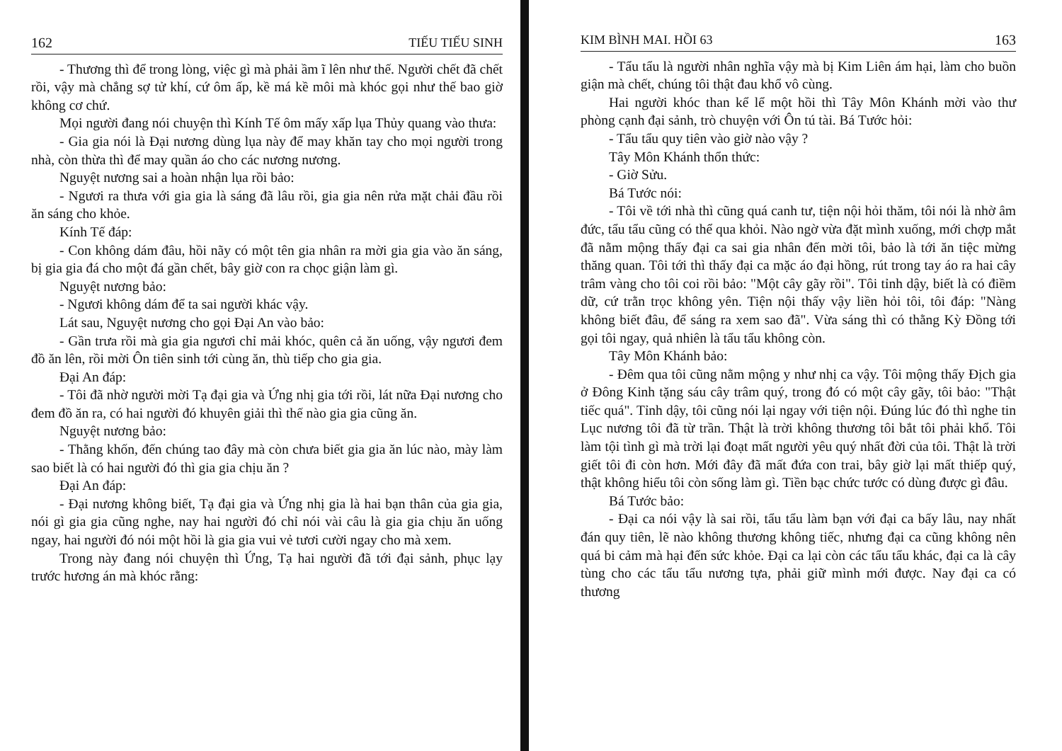162 TIẾU TIẾU SINH
- Thương thì để trong lòng, việc gì mà phải ầm ĩ lên như thế. Người chết đã chết rồi, vậy mà chẳng sợ tử khí, cứ ôm ấp, kề má kề môi mà khóc gọi như thế bao giờ không cơ chứ.
Mọi người đang nói chuyện thì Kính Tế ôm mấy xấp lụa Thủy quang vào thưa:
- Gia gia nói là Đại nương dùng lụa này để may khăn tay cho mọi người trong nhà, còn thừa thì để may quần áo cho các nương nương.
Nguyệt nương sai a hoàn nhận lụa rồi bảo:
- Ngươi ra thưa với gia gia là sáng đã lâu rồi, gia gia nên rửa mặt chải đầu rồi ăn sáng cho khỏe.
Kính Tế đáp:
- Con không dám đâu, hồi nãy có một tên gia nhân ra mời gia gia vào ăn sáng, bị gia gia đá cho một đá gần chết, bây giờ con ra chọc giận làm gì.
Nguyệt nương bảo:
- Ngươi không dám để ta sai người khác vậy.
Lát sau, Nguyệt nương cho gọi Đại An vào bảo:
- Gần trưa rồi mà gia gia ngươi chỉ mải khóc, quên cả ăn uống, vậy ngươi đem đồ ăn lên, rồi mời Ôn tiên sinh tới cùng ăn, thù tiếp cho gia gia.
Đại An đáp:
- Tôi đã nhờ người mời Tạ đại gia và Ứng nhị gia tới rồi, lát nữa Đại nương cho đem đồ ăn ra, có hai người đó khuyên giải thì thế nào gia gia cũng ăn.
Nguyệt nương bảo:
- Thằng khốn, đến chúng tao đây mà còn chưa biết gia gia ăn lúc nào, mày làm sao biết là có hai người đó thì gia gia chịu ăn ?
Đại An đáp:
- Đại nương không biết, Tạ đại gia và Ứng nhị gia là hai bạn thân của gia gia, nói gì gia gia cũng nghe, nay hai người đó chỉ nói vài câu là gia gia chịu ăn uống ngay, hai người đó nói một hồi là gia gia vui vẻ tươi cười ngay cho mà xem.
Trong này đang nói chuyện thì Ứng, Tạ hai người đã tới đại sảnh, phục lạy trước hương án mà khóc rằng:
KIM BÌNH MAI. HỒI 63 163
- Tẩu tẩu là người nhân nghĩa vậy mà bị Kim Liên ám hại, làm cho buồn giận mà chết, chúng tôi thật đau khổ vô cùng.
Hai người khóc than kể lể một hồi thì Tây Môn Khánh mời vào thư phòng cạnh đại sảnh, trò chuyện với Ôn tú tài. Bá Tước hỏi:
- Tẩu tẩu quy tiên vào giờ nào vậy ?
Tây Môn Khánh thổn thức:
- Giờ Sửu.
Bá Tước nói:
- Tôi về tới nhà thì cũng quá canh tư, tiện nội hỏi thăm, tôi nói là nhờ âm đức, tẩu tẩu cũng có thể qua khỏi. Nào ngờ vừa đặt mình xuống, mới chợp mắt đã nằm mộng thấy đại ca sai gia nhân đến mời tôi, bảo là tới ăn tiệc mừng thăng quan. Tôi tới thì thấy đại ca mặc áo đại hồng, rút trong tay áo ra hai cây trâm vàng cho tôi coi rồi bảo: "Một cây gãy rồi". Tôi tỉnh dậy, biết là có điềm dữ, cứ trằn trọc không yên. Tiện nội thấy vậy liền hỏi tôi, tôi đáp: "Nàng không biết đâu, để sáng ra xem sao đã". Vừa sáng thì có thằng Kỳ Đồng tới gọi tôi ngay, quả nhiên là tẩu tẩu không còn.
Tây Môn Khánh bảo:
- Đêm qua tôi cũng nằm mộng y như nhị ca vậy. Tôi mộng thấy Địch gia ở Đông Kinh tặng sáu cây trâm quý, trong đó có một cây gãy, tôi bảo: "Thật tiếc quá". Tỉnh dậy, tôi cũng nói lại ngay với tiện nội. Đúng lúc đó thì nghe tin Lục nương tôi đã từ trần. Thật là trời không thương tôi bắt tôi phải khổ. Tôi làm tội tình gì mà trời lại đoạt mất người yêu quý nhất đời của tôi. Thật là trời giết tôi đi còn hơn. Mới đây đã mất đứa con trai, bây giờ lại mất thiếp quý, thật không hiểu tôi còn sống làm gì. Tiền bạc chức tước có dùng được gì đâu.
Bá Tước bảo:
- Đại ca nói vậy là sai rồi, tẩu tẩu làm bạn với đại ca bấy lâu, nay nhất đán quy tiên, lẽ nào không thương không tiếc, nhưng đại ca cũng không nên quá bi cảm mà hại đến sức khỏe. Đại ca lại còn các tẩu tẩu khác, đại ca là cây tùng cho các tẩu tẩu nương tựa, phải giữ mình mới được. Nay đại ca có thương